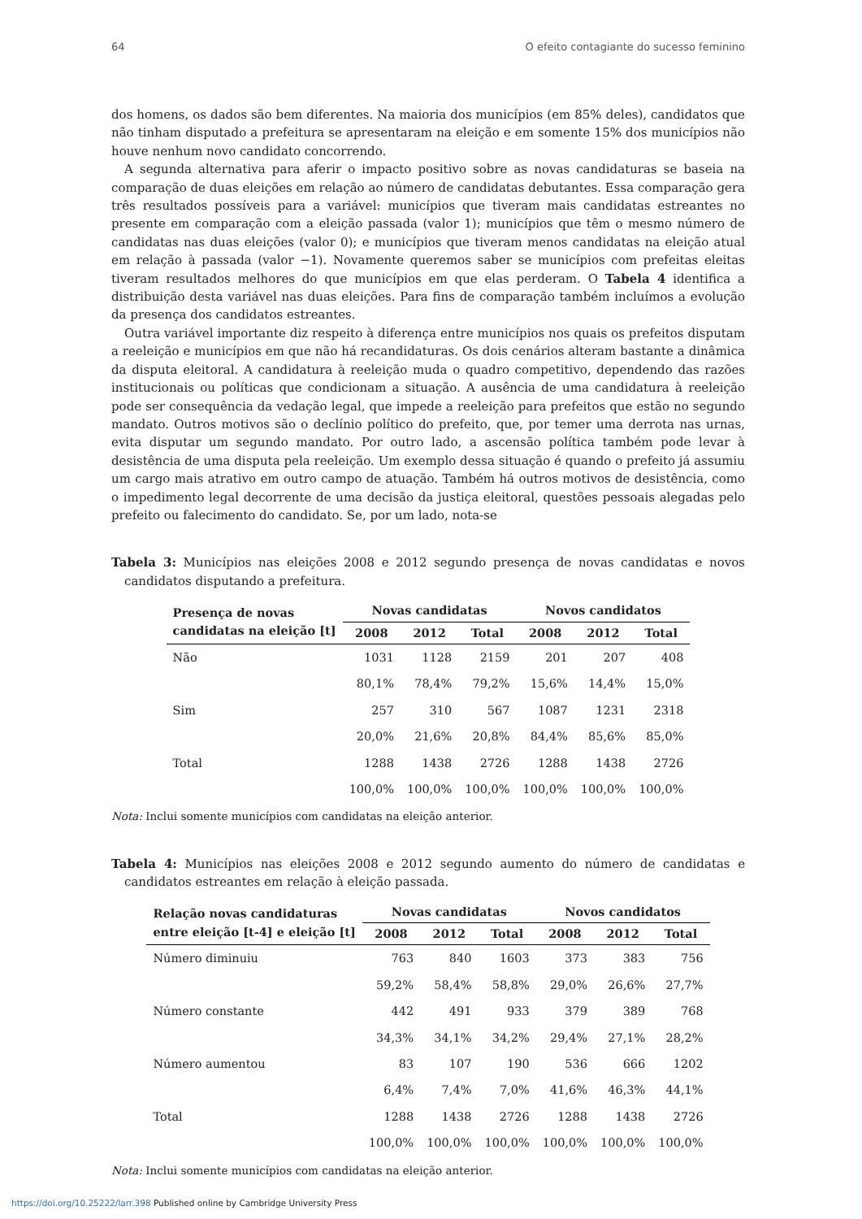64 O efeito contagiante do sucesso feminino
dos homens, os dados são bem diferentes. Na maioria dos municípios (em 85% deles), candidatos que não tinham disputado a prefeitura se apresentaram na eleição e em somente 15% dos municípios não houve nenhum novo candidato concorrendo.
A segunda alternativa para aferir o impacto positivo sobre as novas candidaturas se baseia na comparação de duas eleições em relação ao número de candidatas debutantes. Essa comparação gera três resultados possíveis para a variável: municípios que tiveram mais candidatas estreantes no presente em comparação com a eleição passada (valor 1); municípios que têm o mesmo número de candidatas nas duas eleições (valor 0); e municípios que tiveram menos candidatas na eleição atual em relação à passada (valor −1). Novamente queremos saber se municípios com prefeitas eleitas tiveram resultados melhores do que municípios em que elas perderam. O Tabela 4 identifica a distribuição desta variável nas duas eleições. Para fins de comparação também incluímos a evolução da presença dos candidatos estreantes.
Outra variável importante diz respeito à diferença entre municípios nos quais os prefeitos disputam a reeleição e municípios em que não há recandidaturas. Os dois cenários alteram bastante a dinâmica da disputa eleitoral. A candidatura à reeleição muda o quadro competitivo, dependendo das razões institucionais ou políticas que condicionam a situação. A ausência de uma candidatura à reeleição pode ser consequência da vedação legal, que impede a reeleição para prefeitos que estão no segundo mandato. Outros motivos são o declínio político do prefeito, que, por temer uma derrota nas urnas, evita disputar um segundo mandato. Por outro lado, a ascensão política também pode levar à desistência de uma disputa pela reeleição. Um exemplo dessa situação é quando o prefeito já assumiu um cargo mais atrativo em outro campo de atuação. Também há outros motivos de desistência, como o impedimento legal decorrente de uma decisão da justiça eleitoral, questões pessoais alegadas pelo prefeito ou falecimento do candidato. Se, por um lado, nota-se
Tabela 3: Municípios nas eleições 2008 e 2012 segundo presença de novas candidatas e novos candidatos disputando a prefeitura.
| Presença de novas candidatas na eleição [t] | Novas candidatas | | | Novos candidatos | | |
| --- | --- | --- | --- | --- | --- | --- |
| | 2008 | 2012 | Total | 2008 | 2012 | Total |
| Não | 1031 | 1128 | 2159 | 201 | 207 | 408 |
| | 80,1% | 78,4% | 79,2% | 15,6% | 14,4% | 15,0% |
| Sim | 257 | 310 | 567 | 1087 | 1231 | 2318 |
| | 20,0% | 21,6% | 20,8% | 84,4% | 85,6% | 85,0% |
| Total | 1288 | 1438 | 2726 | 1288 | 1438 | 2726 |
| | 100,0% | 100,0% | 100,0% | 100,0% | 100,0% | 100,0% |
Nota: Inclui somente municípios com candidatas na eleição anterior.
Tabela 4: Municípios nas eleições 2008 e 2012 segundo aumento do número de candidatas e candidatos estreantes em relação à eleição passada.
| Relação novas candidaturas entre eleição [t-4] e eleição [t] | Novas candidatas | | | Novos candidatos | | |
| --- | --- | --- | --- | --- | --- | --- |
| | 2008 | 2012 | Total | 2008 | 2012 | Total |
| Número diminuiu | 763 | 840 | 1603 | 373 | 383 | 756 |
| | 59,2% | 58,4% | 58,8% | 29,0% | 26,6% | 27,7% |
| Número constante | 442 | 491 | 933 | 379 | 389 | 768 |
| | 34,3% | 34,1% | 34,2% | 29,4% | 27,1% | 28,2% |
| Número aumentou | 83 | 107 | 190 | 536 | 666 | 1202 |
| | 6,4% | 7,4% | 7,0% | 41,6% | 46,3% | 44,1% |
| Total | 1288 | 1438 | 2726 | 1288 | 1438 | 2726 |
| | 100,0% | 100,0% | 100,0% | 100,0% | 100,0% | 100,0% |
Nota: Inclui somente municípios com candidatas na eleição anterior.
https://doi.org/10.25222/larr.398 Published online by Cambridge University Press